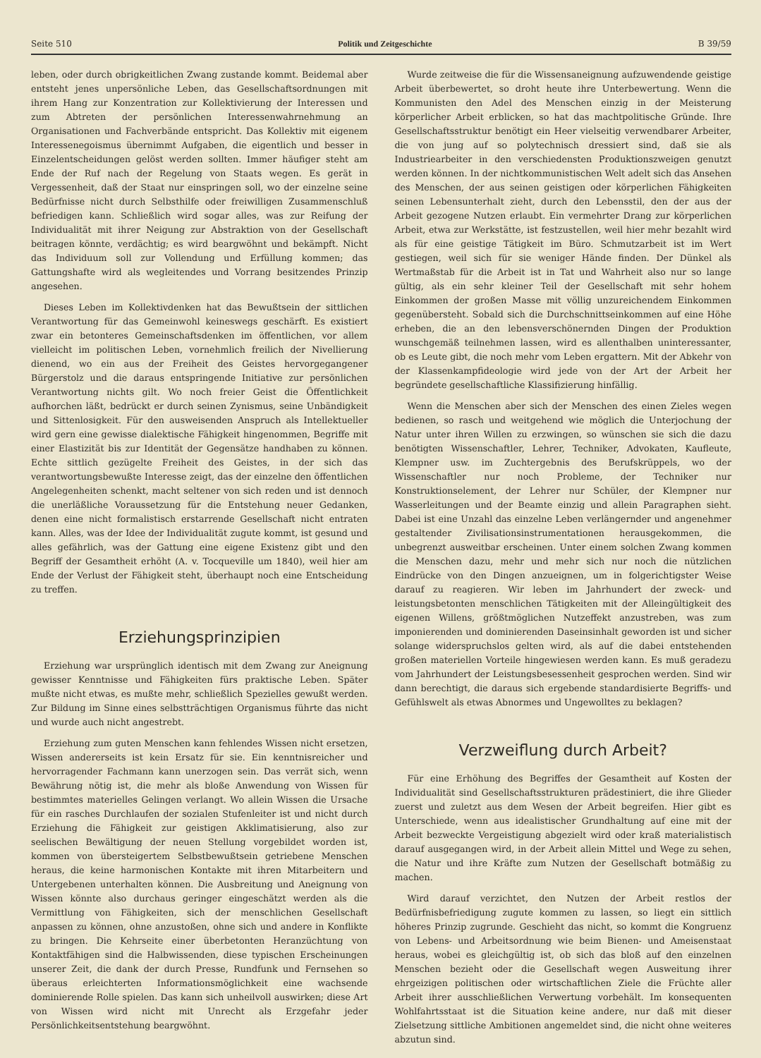Seite 510 Politik und Zeitgeschichte B 39/59
leben, oder durch obrigkeitlichen Zwang zustande kommt. Beidemal aber entsteht jenes unpersönliche Leben, das Gesellschaftsordnungen mit ihrem Hang zur Konzentration zur Kollektivierung der Interessen und zum Abtreten der persönlichen Interessenwahrnehmung an Organisationen und Fachverbände entspricht. Das Kollektiv mit eigenem Interessenegoismus übernimmt Aufgaben, die eigentlich und besser in Einzelentscheidungen gelöst werden sollten. Immer häufiger steht am Ende der Ruf nach der Regelung von Staats wegen. Es gerät in Vergessenheit, daß der Staat nur einspringen soll, wo der einzelne seine Bedürfnisse nicht durch Selbsthilfe oder freiwilligen Zusammenschluß befriedigen kann. Schließlich wird sogar alles, was zur Reifung der Individualität mit ihrer Neigung zur Abstraktion von der Gesellschaft beitragen könnte, verdächtig; es wird beargwöhnt und bekämpft. Nicht das Individuum soll zur Vollendung und Erfüllung kommen; das Gattungshafte wird als wegleitendes und Vorrang besitzendes Prinzip angesehen.
Dieses Leben im Kollektivdenken hat das Bewußtsein der sittlichen Verantwortung für das Gemeinwohl keineswegs geschärft. Es existiert zwar ein betonteres Gemeinschaftsdenken im öffentlichen, vor allem vielleicht im politischen Leben, vornehmlich freilich der Nivellierung dienend, wo ein aus der Freiheit des Geistes hervorgegangener Bürgerstolz und die daraus entspringende Initiative zur persönlichen Verantwortung nichts gilt. Wo noch freier Geist die Öffentlichkeit aufhorchen läßt, bedrückt er durch seinen Zynismus, seine Unbändigkeit und Sittenlosigkeit. Für den ausweisenden Anspruch als Intellektueller wird gern eine gewisse dialektische Fähigkeit hingenommen, Begriffe mit einer Elastizität bis zur Identität der Gegensätze handhaben zu können. Echte sittlich gezügelte Freiheit des Geistes, in der sich das verantwortungsbewußte Interesse zeigt, das der einzelne den öffentlichen Angelegenheiten schenkt, macht seltener von sich reden und ist dennoch die unerläßliche Voraussetzung für die Entstehung neuer Gedanken, denen eine nicht formalistisch erstarrende Gesellschaft nicht entraten kann. Alles, was der Idee der Individualität zugute kommt, ist gesund und alles gefährlich, was der Gattung eine eigene Existenz gibt und den Begriff der Gesamtheit erhöht (A. v. Tocqueville um 1840), weil hier am Ende der Verlust der Fähigkeit steht, überhaupt noch eine Entscheidung zu treffen.
Erziehungsprinzipien
Erziehung war ursprünglich identisch mit dem Zwang zur Aneignung gewisser Kenntnisse und Fähigkeiten fürs praktische Leben. Später mußte nicht etwas, es mußte mehr, schließlich Spezielles gewußt werden. Zur Bildung im Sinne eines selbstträchtigen Organismus führte das nicht und wurde auch nicht angestrebt.
Erziehung zum guten Menschen kann fehlendes Wissen nicht ersetzen, Wissen andererseits ist kein Ersatz für sie. Ein kenntnisreicher und hervorragender Fachmann kann unerzogen sein. Das verrät sich, wenn Bewährung nötig ist, die mehr als bloße Anwendung von Wissen für bestimmtes materielles Gelingen verlangt. Wo allein Wissen die Ursache für ein rasches Durchlaufen der sozialen Stufenleiter ist und nicht durch Erziehung die Fähigkeit zur geistigen Akklimatisierung, also zur seelischen Bewältigung der neuen Stellung vorgebildet worden ist, kommen von übersteigertem Selbstbewußtsein getriebene Menschen heraus, die keine harmonischen Kontakte mit ihren Mitarbeitern und Untergebenen unterhalten können. Die Ausbreitung und Aneignung von Wissen könnte also durchaus geringer eingeschätzt werden als die Vermittlung von Fähigkeiten, sich der menschlichen Gesellschaft anpassen zu können, ohne anzustoßen, ohne sich und andere in Konflikte zu bringen. Die Kehrseite einer überbetonten Heranzüchtung von Kontaktfähigen sind die Halbwissenden, diese typischen Erscheinungen unserer Zeit, die dank der durch Presse, Rundfunk und Fernsehen so überaus erleichterten Informationsmöglichkeit eine wachsende dominierende Rolle spielen. Das kann sich unheilvoll auswirken; diese Art von Wissen wird nicht mit Unrecht als Erzgefahr jeder Persönlichkeitsentstehung beargwöhnt.
Wurde zeitweise die für die Wissensaneignung aufzuwendende geistige Arbeit überbewertet, so droht heute ihre Unterbewertung. Wenn die Kommunisten den Adel des Menschen einzig in der Meisterung körperlicher Arbeit erblicken, so hat das machtpolitische Gründe. Ihre Gesellschaftsstruktur benötigt ein Heer vielseitig verwendbarer Arbeiter, die von jung auf so polytechnisch dressiert sind, daß sie als Industriearbeiter in den verschiedensten Produktionszweigen genutzt werden können. In der nichtkommunistischen Welt adelt sich das Ansehen des Menschen, der aus seinen geistigen oder körperlichen Fähigkeiten seinen Lebensunterhalt zieht, durch den Lebensstil, den der aus der Arbeit gezogene Nutzen erlaubt. Ein vermehrter Drang zur körperlichen Arbeit, etwa zur Werkstätte, ist festzustellen, weil hier mehr bezahlt wird als für eine geistige Tätigkeit im Büro. Schmutzarbeit ist im Wert gestiegen, weil sich für sie weniger Hände finden. Der Dünkel als Wertmaßstab für die Arbeit ist in Tat und Wahrheit also nur so lange gültig, als ein sehr kleiner Teil der Gesellschaft mit sehr hohem Einkommen der großen Masse mit völlig unzureichendem Einkommen gegenübersteht. Sobald sich die Durchschnittseinkommen auf eine Höhe erheben, die an den lebensverschönernden Dingen der Produktion wunschgemäß teilnehmen lassen, wird es allenthalben uninteressanter, ob es Leute gibt, die noch mehr vom Leben ergattern. Mit der Abkehr von der Klassenkampfideologie wird jede von der Art der Arbeit her begründete gesellschaftliche Klassifizierung hinfällig.
Wenn die Menschen aber sich der Menschen des einen Zieles wegen bedienen, so rasch und weitgehend wie möglich die Unterjochung der Natur unter ihren Willen zu erzwingen, so wünschen sie sich die dazu benötigten Wissenschaftler, Lehrer, Techniker, Advokaten, Kaufleute, Klempner usw. im Zuchtergebnis des Berufskrüppels, wo der Wissenschaftler nur noch Probleme, der Techniker nur Konstruktionselement, der Lehrer nur Schüler, der Klempner nur Wasserleitungen und der Beamte einzig und allein Paragraphen sieht. Dabei ist eine Unzahl das einzelne Leben verlängernder und angenehmer gestaltender Zivilisationsinstrumentationen herausgekommen, die unbegrenzt ausweitbar erscheinen. Unter einem solchen Zwang kommen die Menschen dazu, mehr und mehr sich nur noch die nützlichen Eindrücke von den Dingen anzueignen, um in folgerichtigster Weise darauf zu reagieren. Wir leben im Jahrhundert der zweck- und leistungsbetonten menschlichen Tätigkeiten mit der Alleingültigkeit des eigenen Willens, größtmöglichen Nutzeffekt anzustreben, was zum imponierenden und dominierenden Daseinsinhalt geworden ist und sicher solange widerspruchslos gelten wird, als auf die dabei entstehenden großen materiellen Vorteile hingewiesen werden kann. Es muß geradezu vom Jahrhundert der Leistungsbesessenheit gesprochen werden. Sind wir dann berechtigt, die daraus sich ergebende standardisierte Begriffs- und Gefühlswelt als etwas Abnormes und Ungewolltes zu beklagen?
Verzweiflung durch Arbeit?
Für eine Erhöhung des Begriffes der Gesamtheit auf Kosten der Individualität sind Gesellschaftsstrukturen prädestiniert, die ihre Glieder zuerst und zuletzt aus dem Wesen der Arbeit begreifen. Hier gibt es Unterschiede, wenn aus idealistischer Grundhaltung auf eine mit der Arbeit bezweckte Vergeistigung abgezielt wird oder kraß materialistisch darauf ausgegangen wird, in der Arbeit allein Mittel und Wege zu sehen, die Natur und ihre Kräfte zum Nutzen der Gesellschaft botmäßig zu machen.
Wird darauf verzichtet, den Nutzen der Arbeit restlos der Bedürfnisbefriedigung zugute kommen zu lassen, so liegt ein sittlich höheres Prinzip zugrunde. Geschieht das nicht, so kommt die Kongruenz von Lebens- und Arbeitsordnung wie beim Bienen- und Ameisenstaat heraus, wobei es gleichgültig ist, ob sich das bloß auf den einzelnen Menschen bezieht oder die Gesellschaft wegen Ausweitung ihrer ehrgeizigen politischen oder wirtschaftlichen Ziele die Früchte aller Arbeit ihrer ausschließlichen Verwertung vorbehält. Im konsequenten Wohlfahrtsstaat ist die Situation keine andere, nur daß mit dieser Zielsetzung sittliche Ambitionen angemeldet sind, die nicht ohne weiteres abzutun sind.